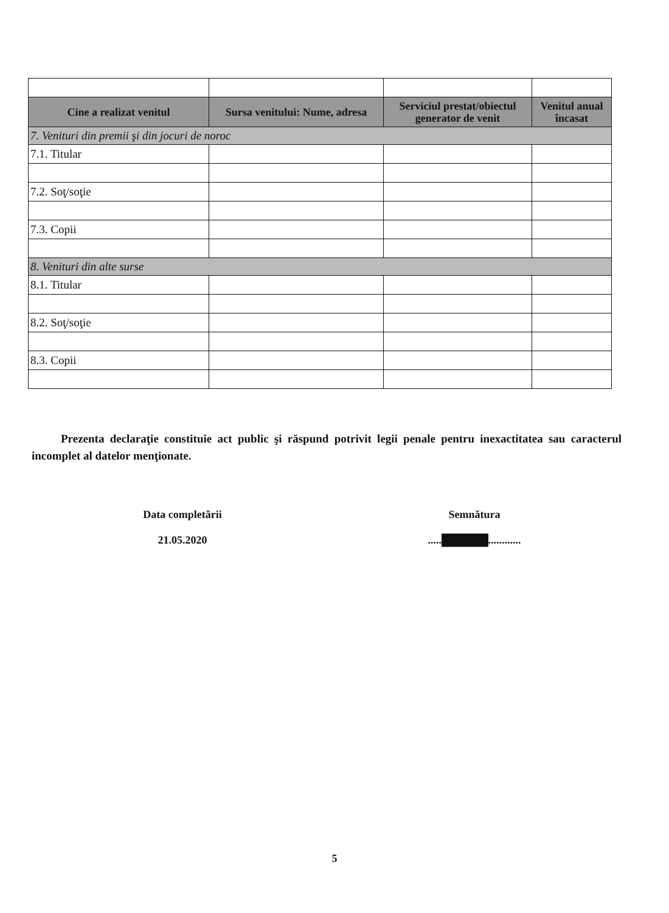| Cine a realizat venitul | Sursa venitului: Nume, adresa | Serviciul prestat/obiectul generator de venit | Venitul anual încasat |
| --- | --- | --- | --- |
| 7. Venituri din premii şi din jocuri de noroc | | | |
| 7.1. Titular | | | |
| 7.2. Soţ/soţie | | | |
| 7.3. Copii | | | |
| 8. Venituri din alte surse | | | |
| 8.1. Titular | | | |
| 8.2. Soţ/soţie | | | |
| 8.3. Copii | | | |
Prezenta declaraţie constituie act public şi răspund potrivit legii penale pentru inexactitatea sau caracterul incomplet al datelor menţionate.
Data completării
21.05.2020
Semnătura
.....██████............
5